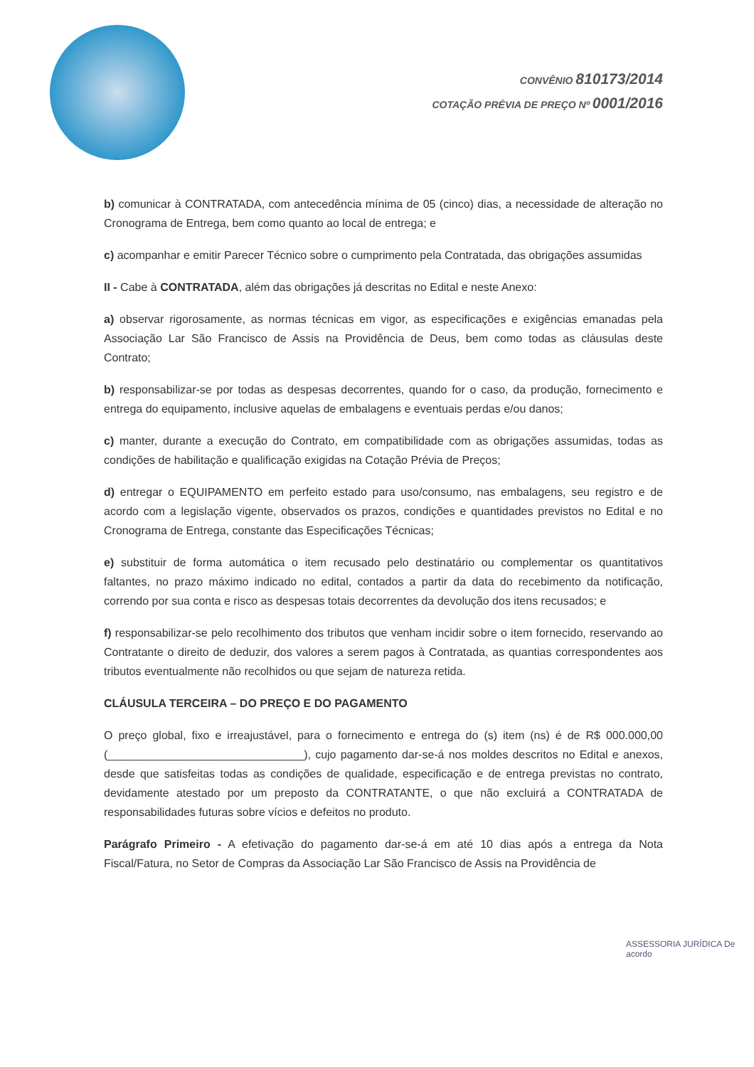CONVÊNIO 810173/2014
COTAÇÃO PRÉVIA DE PREÇO Nº 0001/2016
b) comunicar à CONTRATADA, com antecedência mínima de 05 (cinco) dias, a necessidade de alteração no Cronograma de Entrega, bem como quanto ao local de entrega; e
c) acompanhar e emitir Parecer Técnico sobre o cumprimento pela Contratada, das obrigações assumidas
II - Cabe à CONTRATADA, além das obrigações já descritas no Edital e neste Anexo:
a) observar rigorosamente, as normas técnicas em vigor, as especificações e exigências emanadas pela Associação Lar São Francisco de Assis na Providência de Deus, bem como todas as cláusulas deste Contrato;
b) responsabilizar-se por todas as despesas decorrentes, quando for o caso, da produção, fornecimento e entrega do equipamento, inclusive aquelas de embalagens e eventuais perdas e/ou danos;
c) manter, durante a execução do Contrato, em compatibilidade com as obrigações assumidas, todas as condições de habilitação e qualificação exigidas na Cotação Prévia de Preços;
d) entregar o EQUIPAMENTO em perfeito estado para uso/consumo, nas embalagens, seu registro e de acordo com a legislação vigente, observados os prazos, condições e quantidades previstos no Edital e no Cronograma de Entrega, constante das Especificações Técnicas;
e) substituir de forma automática o item recusado pelo destinatário ou complementar os quantitativos faltantes, no prazo máximo indicado no edital, contados a partir da data do recebimento da notificação, correndo por sua conta e risco as despesas totais decorrentes da devolução dos itens recusados; e
f) responsabilizar-se pelo recolhimento dos tributos que venham incidir sobre o item fornecido, reservando ao Contratante o direito de deduzir, dos valores a serem pagos à Contratada, as quantias correspondentes aos tributos eventualmente não recolhidos ou que sejam de natureza retida.
CLÁUSULA TERCEIRA – DO PREÇO E DO PAGAMENTO
O preço global, fixo e irreajustável, para o fornecimento e entrega do (s) item (ns) é de R$ 000.000,00 (_______________________________), cujo pagamento dar-se-á nos moldes descritos no Edital e anexos, desde que satisfeitas todas as condições de qualidade, especificação e de entrega previstas no contrato, devidamente atestado por um preposto da CONTRATANTE, o que não excluirá a CONTRATADA de responsabilidades futuras sobre vícios e defeitos no produto.
Parágrafo Primeiro - A efetivação do pagamento dar-se-á em até 10 dias após a entrega da Nota Fiscal/Fatura, no Setor de Compras da Associação Lar São Francisco de Assis na Providência de
ASSESSORIA JURÍDICA De acordo